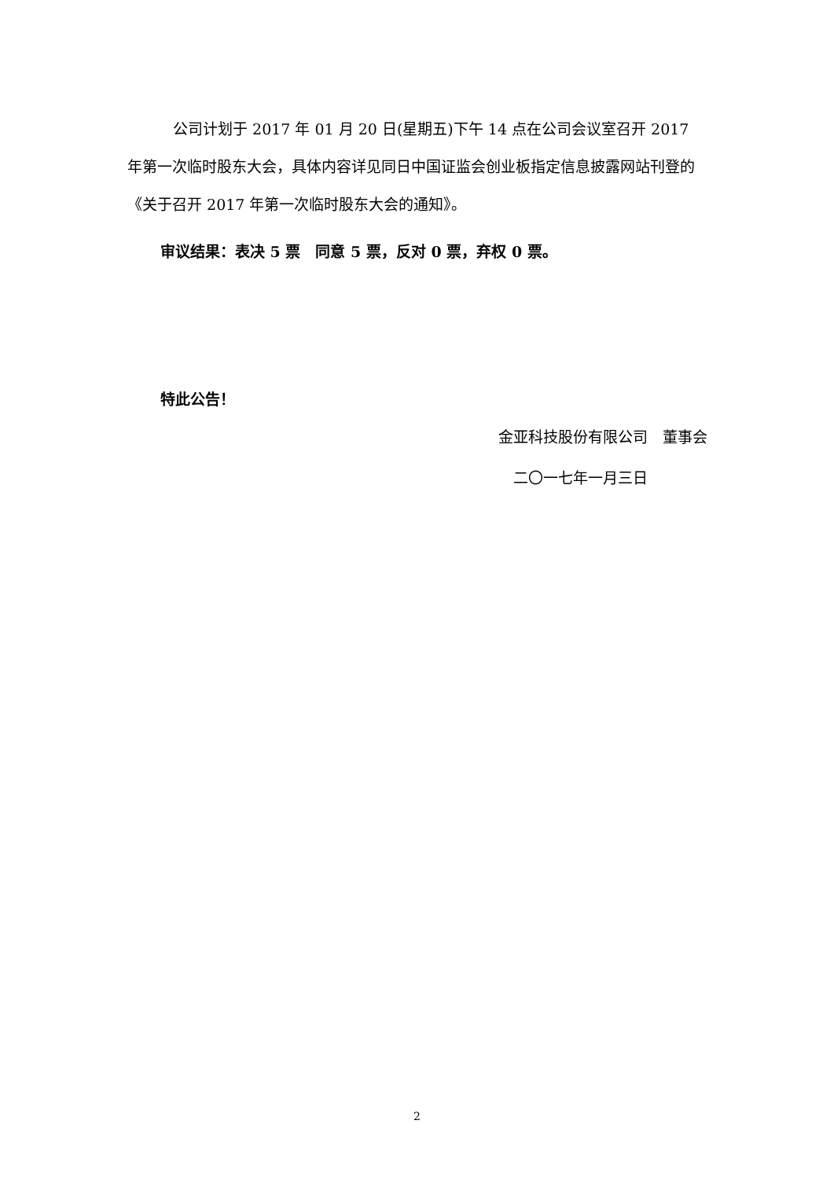公司计划于 2017 年 01 月 20 日(星期五)下午 14 点在公司会议室召开 2017 年第一次临时股东大会，具体内容详见同日中国证监会创业板指定信息披露网站刊登的《关于召开 2017 年第一次临时股东大会的通知》。
审议结果：表决 5 票　同意 5 票，反对 0 票，弃权 0 票。
特此公告！
金亚科技股份有限公司　董事会
二〇一七年一月三日
2